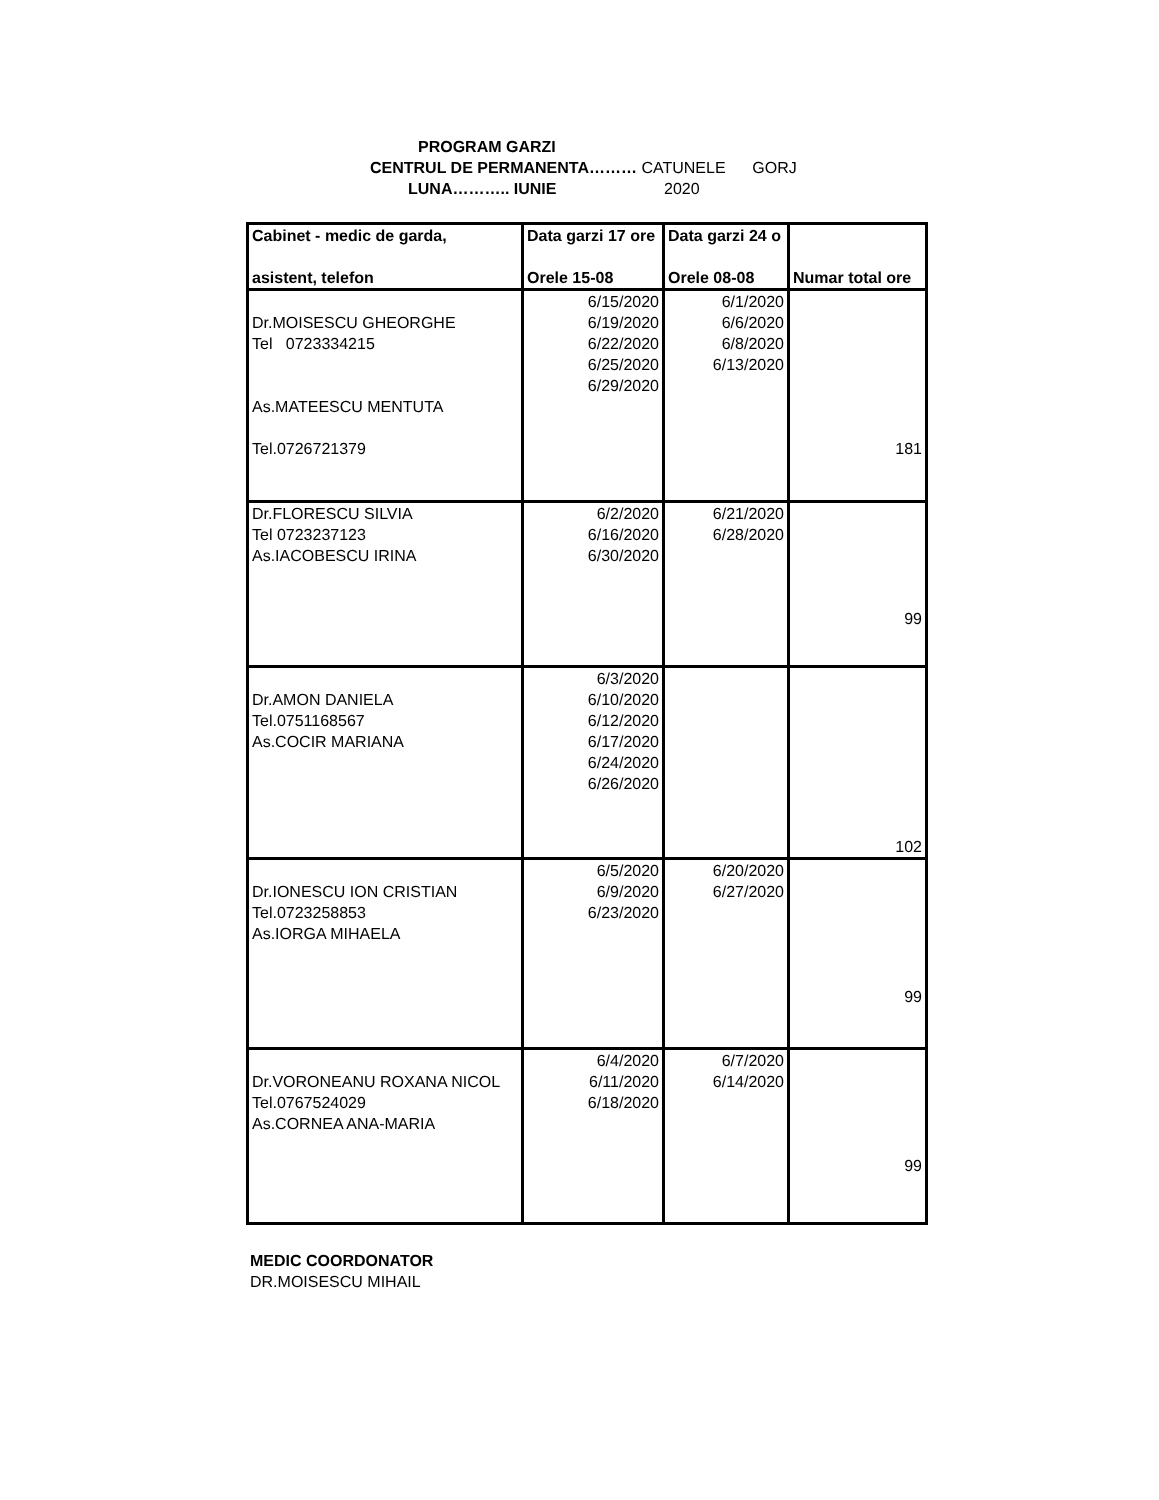PROGRAM GARZI
CENTRUL DE PERMANENTA……… CATUNELE GORJ
LUNA……….. IUNIE 2020
| Cabinet - medic de garda, asistent, telefon | Data garzi 17 ore Orele 15-08 | Data garzi 24 o Orele 08-08 | Numar total ore |
| --- | --- | --- | --- |
| Dr.MOISESCU GHEORGHE Tel 0723334215 As.MATEESCU MENTUTA Tel.0726721379 | 6/15/2020 6/19/2020 6/22/2020 6/25/2020 6/29/2020 | 6/1/2020 6/6/2020 6/8/2020 6/13/2020 | 181 |
| Dr.FLORESCU SILVIA Tel 0723237123 As.IACOBESCU IRINA | 6/2/2020 6/16/2020 6/30/2020 | 6/21/2020 6/28/2020 | 99 |
| Dr.AMON DANIELA Tel.0751168567 As.COCIR MARIANA | 6/3/2020 6/10/2020 6/12/2020 6/17/2020 6/24/2020 6/26/2020 | | 102 |
| Dr.IONESCU ION CRISTIAN Tel.0723258853 As.IORGA MIHAELA | 6/5/2020 6/9/2020 6/23/2020 | 6/20/2020 6/27/2020 | 99 |
| Dr.VORONEANU ROXANA NICOL Tel.0767524029 As.CORNEA ANA-MARIA | 6/4/2020 6/11/2020 6/18/2020 | 6/7/2020 6/14/2020 | 99 |
MEDIC COORDONATOR
DR.MOISESCU MIHAIL